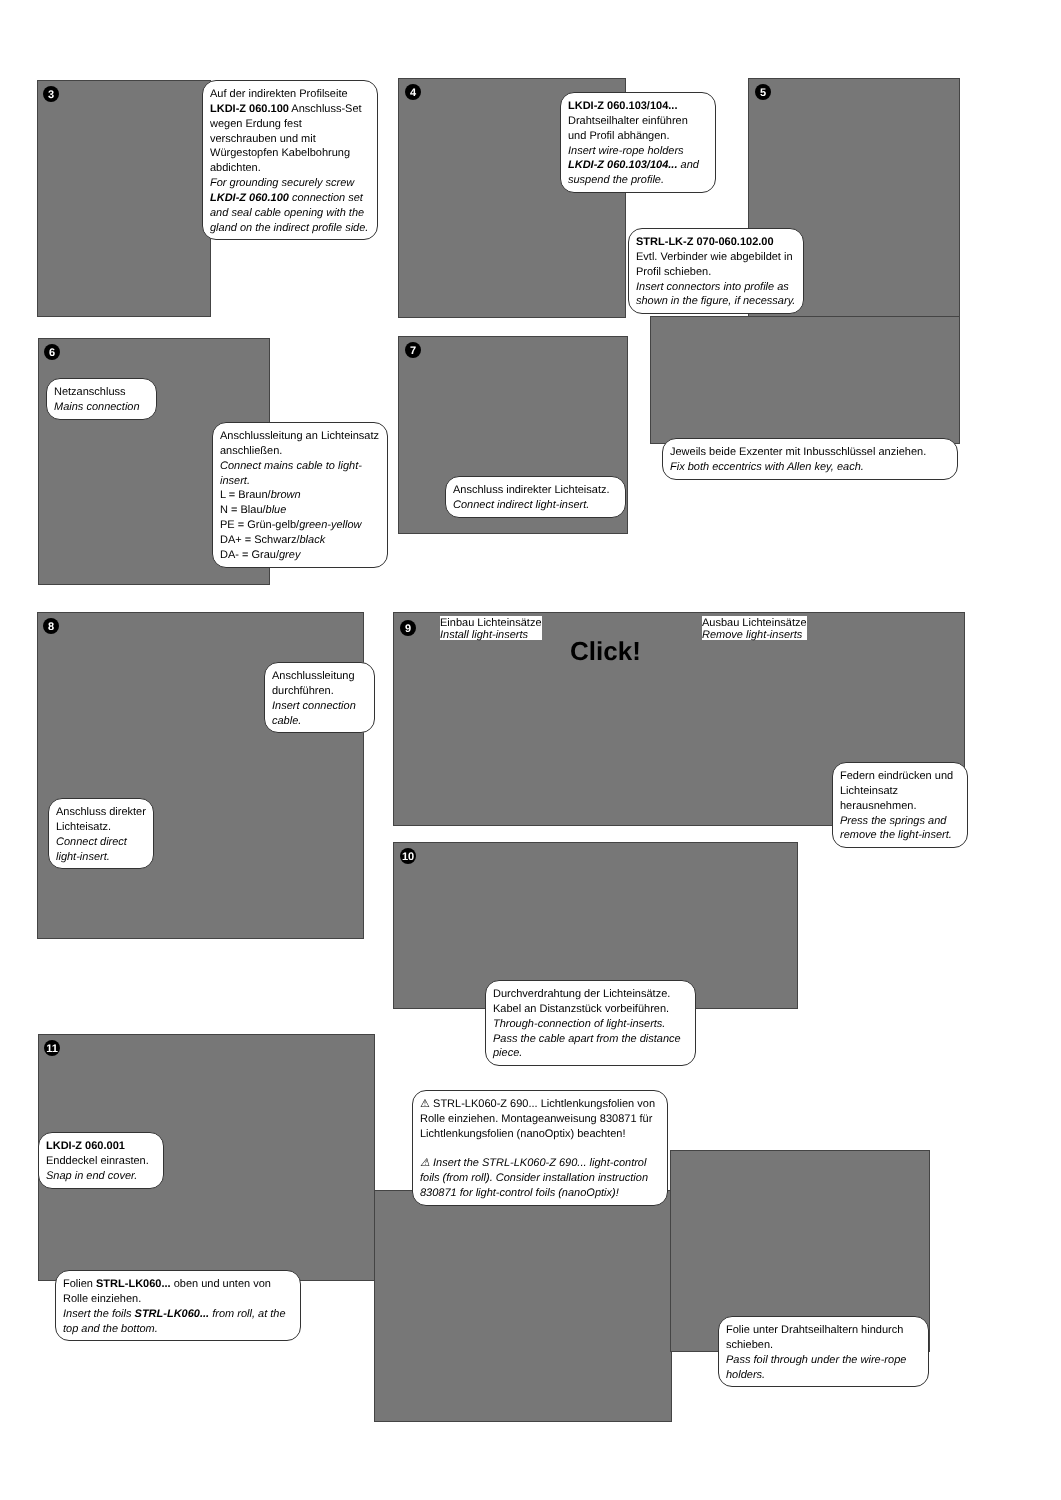3
Auf der indirekten Profilseite LKDI-Z 060.100 Anschluss-Set wegen Erdung fest verschrauben und mit Würgestopfen Kabelbohrung abdichten.
For grounding securely screw LKDI-Z 060.100 connection set and seal cable opening with the gland on the indirect profile side.
4
LKDI-Z 060.103/104...
Drahtseilhalter einführen und Profil abhängen.
Insert wire-rope holders LKDI-Z 060.103/104... and suspend the profile.
5
STRL-LK-Z 070-060.102.00
Evtl. Verbinder wie abgebildet in Profil schieben.
Insert connectors into profile as shown in the figure, if necessary.
Jeweils beide Exzenter mit Inbusschlüssel anziehen.
Fix both eccentrics with Allen key, each.
6
Netzanschluss
Mains connection
Anschlussleitung an Lichteinsatz anschließen.
Connect mains cable to light-insert.
L = Braun/brown
N = Blau/blue
PE = Grün-gelb/green-yellow
DA+ = Schwarz/black
DA- = Grau/grey
7
Anschluss indirekter Lichteisatz.
Connect indirect light-insert.
8
Anschlussleitung durchführen.
Insert connection cable.
Anschluss direkter Lichteisatz.
Connect direct light-insert.
9
Einbau Lichteinsätze
Install light-inserts
Click!
Ausbau Lichteinsätze
Remove light-inserts
Federn eindrücken und Lichteinsatz herausnehmen.
Press the springs and remove the light-insert.
10
Durchverdrahtung der Lichteinsätze. Kabel an Distanzstück vorbeiführen.
Through-connection of light-inserts. Pass the cable apart from the distance piece.
11
LKDI-Z 060.001
Enddeckel einrasten.
Snap in end cover.
Folien STRL-LK060... oben und unten von Rolle einziehen.
Insert the foils STRL-LK060... from roll, at the top and the bottom.
⚠ STRL-LK060-Z 690... Lichtlenkungsfolien von Rolle einziehen. Montageanweisung 830871 für Lichtlenkungsfolien (nanoOptix) beachten!
⚠ Insert the STRL-LK060-Z 690... light-control foils (from roll). Consider installation instruction 830871 for light-control foils (nanoOptix)!
Folie unter Drahtseilhaltern hindurch schieben.
Pass foil through under the wire-rope holders.